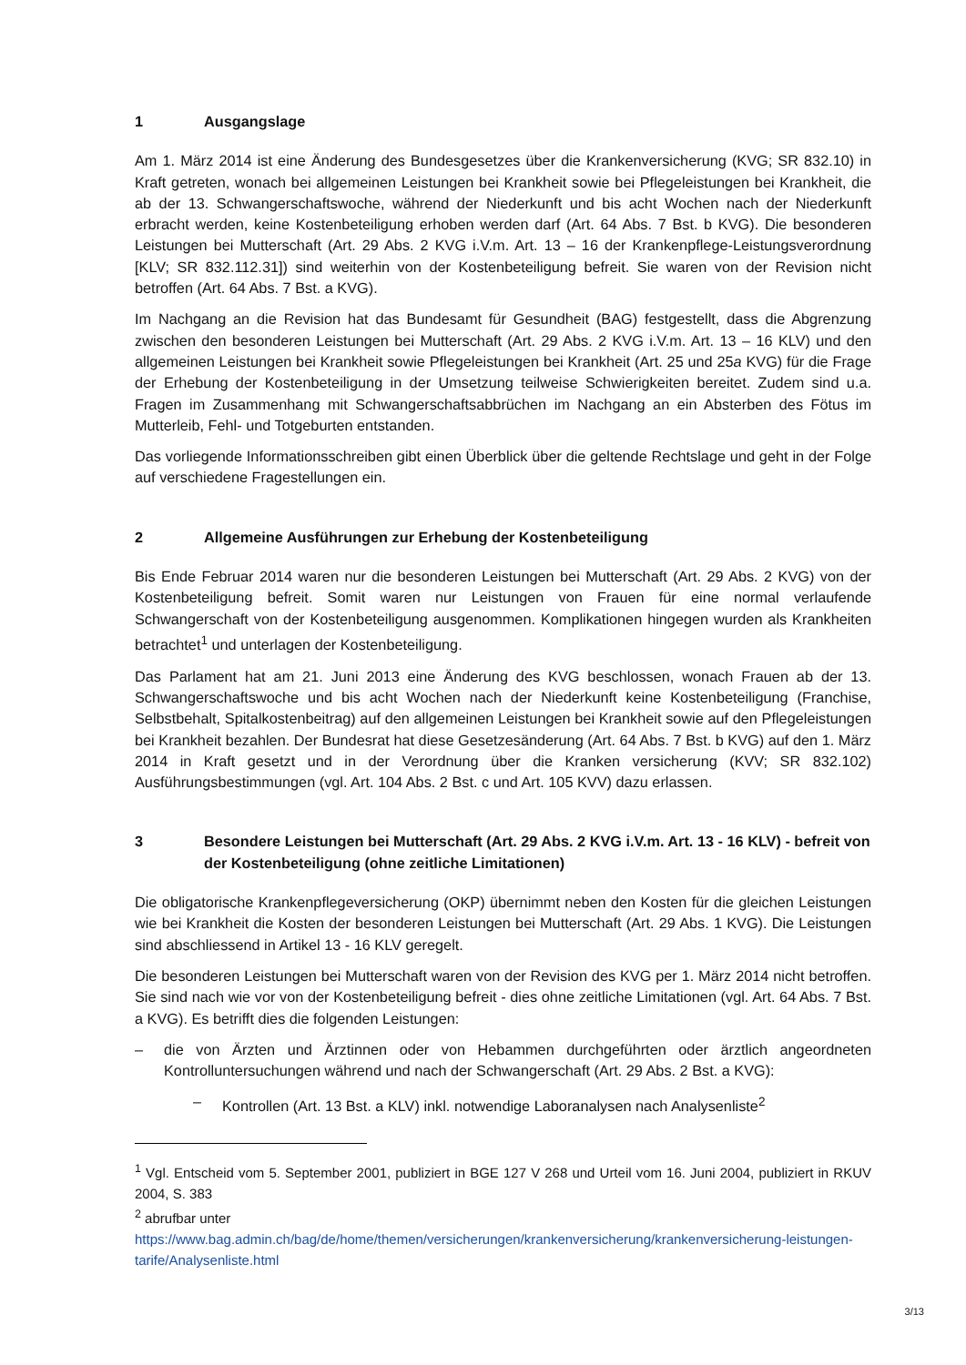1 Ausgangslage
Am 1. März 2014 ist eine Änderung des Bundesgesetzes über die Krankenversicherung (KVG; SR 832.10) in Kraft getreten, wonach bei allgemeinen Leistungen bei Krankheit sowie bei Pflegeleistungen bei Krankheit, die ab der 13. Schwangerschaftswoche, während der Niederkunft und bis acht Wochen nach der Niederkunft erbracht werden, keine Kostenbeteiligung erhoben werden darf (Art. 64 Abs. 7 Bst. b KVG). Die besonderen Leistungen bei Mutterschaft (Art. 29 Abs. 2 KVG i.V.m. Art. 13 – 16 der Krankenpflege-Leistungsverordnung [KLV; SR 832.112.31]) sind weiterhin von der Kostenbeteiligung befreit. Sie waren von der Revision nicht betroffen (Art. 64 Abs. 7 Bst. a KVG).
Im Nachgang an die Revision hat das Bundesamt für Gesundheit (BAG) festgestellt, dass die Abgrenzung zwischen den besonderen Leistungen bei Mutterschaft (Art. 29 Abs. 2 KVG i.V.m. Art. 13 – 16 KLV) und den allgemeinen Leistungen bei Krankheit sowie Pflegeleistungen bei Krankheit (Art. 25 und 25a KVG) für die Frage der Erhebung der Kostenbeteiligung in der Umsetzung teilweise Schwierigkeiten bereitet. Zudem sind u.a. Fragen im Zusammenhang mit Schwangerschaftsabbrüchen im Nachgang an ein Absterben des Fötus im Mutterleib, Fehl- und Totgeburten entstanden.
Das vorliegende Informationsschreiben gibt einen Überblick über die geltende Rechtslage und geht in der Folge auf verschiedene Fragestellungen ein.
2 Allgemeine Ausführungen zur Erhebung der Kostenbeteiligung
Bis Ende Februar 2014 waren nur die besonderen Leistungen bei Mutterschaft (Art. 29 Abs. 2 KVG) von der Kostenbeteiligung befreit. Somit waren nur Leistungen von Frauen für eine normal verlaufende Schwangerschaft von der Kostenbeteiligung ausgenommen. Komplikationen hingegen wurden als Krankheiten betrachtet<sup>1</sup> und unterlagen der Kostenbeteiligung.
Das Parlament hat am 21. Juni 2013 eine Änderung des KVG beschlossen, wonach Frauen ab der 13. Schwangerschaftswoche und bis acht Wochen nach der Niederkunft keine Kostenbeteiligung (Franchise, Selbstbehalt, Spitalkostenbeitrag) auf den allgemeinen Leistungen bei Krankheit sowie auf den Pflegeleistungen bei Krankheit bezahlen. Der Bundesrat hat diese Gesetzesänderung (Art. 64 Abs. 7 Bst. b KVG) auf den 1. März 2014 in Kraft gesetzt und in der Verordnung über die Kranken versicherung (KVV; SR 832.102) Ausführungsbestimmungen (vgl. Art. 104 Abs. 2 Bst. c und Art. 105 KVV) dazu erlassen.
3 Besondere Leistungen bei Mutterschaft (Art. 29 Abs. 2 KVG i.V.m. Art. 13 - 16 KLV) - befreit von der Kostenbeteiligung (ohne zeitliche Limitationen)
Die obligatorische Krankenpflegeversicherung (OKP) übernimmt neben den Kosten für die gleichen Leistungen wie bei Krankheit die Kosten der besonderen Leistungen bei Mutterschaft (Art. 29 Abs. 1 KVG). Die Leistungen sind abschliessend in Artikel 13 - 16 KLV geregelt.
Die besonderen Leistungen bei Mutterschaft waren von der Revision des KVG per 1. März 2014 nicht betroffen. Sie sind nach wie vor von der Kostenbeteiligung befreit - dies ohne zeitliche Limitationen (vgl. Art. 64 Abs. 7 Bst. a KVG). Es betrifft dies die folgenden Leistungen:
– die von Ärzten und Ärztinnen oder von Hebammen durchgeführten oder ärztlich angeordneten Kontrolluntersuchungen während und nach der Schwangerschaft (Art. 29 Abs. 2 Bst. a KVG):
– Kontrollen (Art. 13 Bst. a KLV) inkl. notwendige Laboranalysen nach Analysenliste<sup>2</sup>
<sup>1</sup> Vgl. Entscheid vom 5. September 2001, publiziert in BGE 127 V 268 und Urteil vom 16. Juni 2004, publiziert in RKUV 2004, S. 383
<sup>2</sup> abrufbar unter
https://www.bag.admin.ch/bag/de/home/themen/versicherungen/krankenversicherung/krankenversicherung-leistungen-tarife/Analysenliste.html
3/13